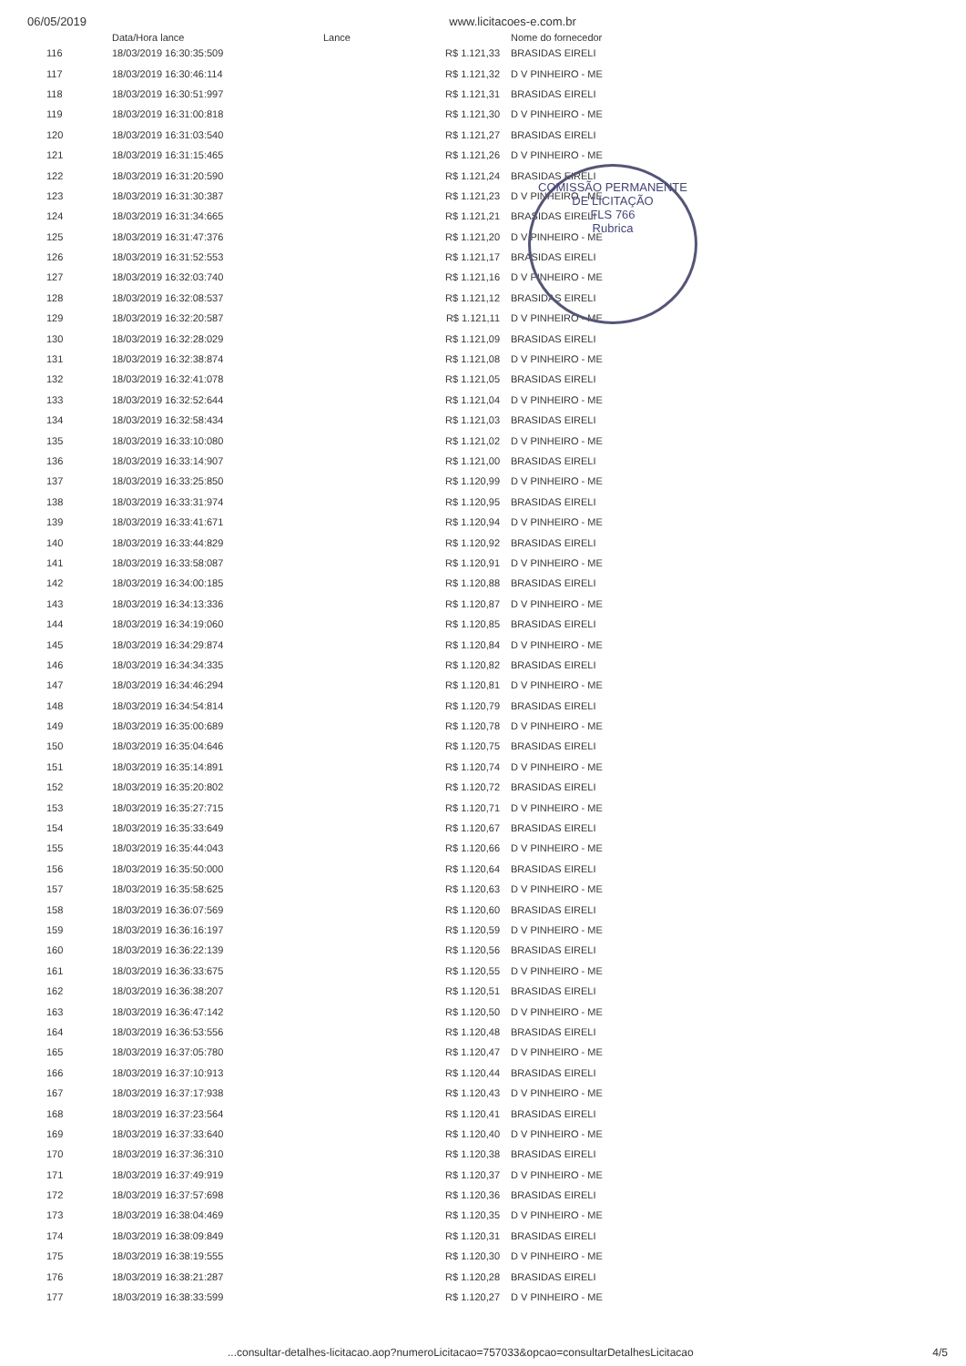06/05/2019 www.licitacoes-e.com.br
COMISSÃO PERMANENTE DE LICITAÇÃO
FLS 766
Rubrica
| | Data/Hora lance | Lance | Nome do fornecedor |
| --- | --- | --- | --- |
| 116 | 18/03/2019 16:30:35:509 | R$ 1.121,33 | BRASIDAS EIRELI |
| 117 | 18/03/2019 16:30:46:114 | R$ 1.121,32 | D V PINHEIRO - ME |
| 118 | 18/03/2019 16:30:51:997 | R$ 1.121,31 | BRASIDAS EIRELI |
| 119 | 18/03/2019 16:31:00:818 | R$ 1.121,30 | D V PINHEIRO - ME |
| 120 | 18/03/2019 16:31:03:540 | R$ 1.121,27 | BRASIDAS EIRELI |
| 121 | 18/03/2019 16:31:15:465 | R$ 1.121,26 | D V PINHEIRO - ME |
| 122 | 18/03/2019 16:31:20:590 | R$ 1.121,24 | BRASIDAS EIRELI |
| 123 | 18/03/2019 16:31:30:387 | R$ 1.121,23 | D V PINHEIRO - ME |
| 124 | 18/03/2019 16:31:34:665 | R$ 1.121,21 | BRASIDAS EIRELI |
| 125 | 18/03/2019 16:31:47:376 | R$ 1.121,20 | D V PINHEIRO - ME |
| 126 | 18/03/2019 16:31:52:553 | R$ 1.121,17 | BRASIDAS EIRELI |
| 127 | 18/03/2019 16:32:03:740 | R$ 1.121,16 | D V PINHEIRO - ME |
| 128 | 18/03/2019 16:32:08:537 | R$ 1.121,12 | BRASIDAS EIRELI |
| 129 | 18/03/2019 16:32:20:587 | R$ 1.121,11 | D V PINHEIRO - ME |
| 130 | 18/03/2019 16:32:28:029 | R$ 1.121,09 | BRASIDAS EIRELI |
| 131 | 18/03/2019 16:32:38:874 | R$ 1.121,08 | D V PINHEIRO - ME |
| 132 | 18/03/2019 16:32:41:078 | R$ 1.121,05 | BRASIDAS EIRELI |
| 133 | 18/03/2019 16:32:52:644 | R$ 1.121,04 | D V PINHEIRO - ME |
| 134 | 18/03/2019 16:32:58:434 | R$ 1.121,03 | BRASIDAS EIRELI |
| 135 | 18/03/2019 16:33:10:080 | R$ 1.121,02 | D V PINHEIRO - ME |
| 136 | 18/03/2019 16:33:14:907 | R$ 1.121,00 | BRASIDAS EIRELI |
| 137 | 18/03/2019 16:33:25:850 | R$ 1.120,99 | D V PINHEIRO - ME |
| 138 | 18/03/2019 16:33:31:974 | R$ 1.120,95 | BRASIDAS EIRELI |
| 139 | 18/03/2019 16:33:41:671 | R$ 1.120,94 | D V PINHEIRO - ME |
| 140 | 18/03/2019 16:33:44:829 | R$ 1.120,92 | BRASIDAS EIRELI |
| 141 | 18/03/2019 16:33:58:087 | R$ 1.120,91 | D V PINHEIRO - ME |
| 142 | 18/03/2019 16:34:00:185 | R$ 1.120,88 | BRASIDAS EIRELI |
| 143 | 18/03/2019 16:34:13:336 | R$ 1.120,87 | D V PINHEIRO - ME |
| 144 | 18/03/2019 16:34:19:060 | R$ 1.120,85 | BRASIDAS EIRELI |
| 145 | 18/03/2019 16:34:29:874 | R$ 1.120,84 | D V PINHEIRO - ME |
| 146 | 18/03/2019 16:34:34:335 | R$ 1.120,82 | BRASIDAS EIRELI |
| 147 | 18/03/2019 16:34:46:294 | R$ 1.120,81 | D V PINHEIRO - ME |
| 148 | 18/03/2019 16:34:54:814 | R$ 1.120,79 | BRASIDAS EIRELI |
| 149 | 18/03/2019 16:35:00:689 | R$ 1.120,78 | D V PINHEIRO - ME |
| 150 | 18/03/2019 16:35:04:646 | R$ 1.120,75 | BRASIDAS EIRELI |
| 151 | 18/03/2019 16:35:14:891 | R$ 1.120,74 | D V PINHEIRO - ME |
| 152 | 18/03/2019 16:35:20:802 | R$ 1.120,72 | BRASIDAS EIRELI |
| 153 | 18/03/2019 16:35:27:715 | R$ 1.120,71 | D V PINHEIRO - ME |
| 154 | 18/03/2019 16:35:33:649 | R$ 1.120,67 | BRASIDAS EIRELI |
| 155 | 18/03/2019 16:35:44:043 | R$ 1.120,66 | D V PINHEIRO - ME |
| 156 | 18/03/2019 16:35:50:000 | R$ 1.120,64 | BRASIDAS EIRELI |
| 157 | 18/03/2019 16:35:58:625 | R$ 1.120,63 | D V PINHEIRO - ME |
| 158 | 18/03/2019 16:36:07:569 | R$ 1.120,60 | BRASIDAS EIRELI |
| 159 | 18/03/2019 16:36:16:197 | R$ 1.120,59 | D V PINHEIRO - ME |
| 160 | 18/03/2019 16:36:22:139 | R$ 1.120,56 | BRASIDAS EIRELI |
| 161 | 18/03/2019 16:36:33:675 | R$ 1.120,55 | D V PINHEIRO - ME |
| 162 | 18/03/2019 16:36:38:207 | R$ 1.120,51 | BRASIDAS EIRELI |
| 163 | 18/03/2019 16:36:47:142 | R$ 1.120,50 | D V PINHEIRO - ME |
| 164 | 18/03/2019 16:36:53:556 | R$ 1.120,48 | BRASIDAS EIRELI |
| 165 | 18/03/2019 16:37:05:780 | R$ 1.120,47 | D V PINHEIRO - ME |
| 166 | 18/03/2019 16:37:10:913 | R$ 1.120,44 | BRASIDAS EIRELI |
| 167 | 18/03/2019 16:37:17:938 | R$ 1.120,43 | D V PINHEIRO - ME |
| 168 | 18/03/2019 16:37:23:564 | R$ 1.120,41 | BRASIDAS EIRELI |
| 169 | 18/03/2019 16:37:33:640 | R$ 1.120,40 | D V PINHEIRO - ME |
| 170 | 18/03/2019 16:37:36:310 | R$ 1.120,38 | BRASIDAS EIRELI |
| 171 | 18/03/2019 16:37:49:919 | R$ 1.120,37 | D V PINHEIRO - ME |
| 172 | 18/03/2019 16:37:57:698 | R$ 1.120,36 | BRASIDAS EIRELI |
| 173 | 18/03/2019 16:38:04:469 | R$ 1.120,35 | D V PINHEIRO - ME |
| 174 | 18/03/2019 16:38:09:849 | R$ 1.120,31 | BRASIDAS EIRELI |
| 175 | 18/03/2019 16:38:19:555 | R$ 1.120,30 | D V PINHEIRO - ME |
| 176 | 18/03/2019 16:38:21:287 | R$ 1.120,28 | BRASIDAS EIRELI |
| 177 | 18/03/2019 16:38:33:599 | R$ 1.120,27 | D V PINHEIRO - ME |
...consultar-detalhes-licitacao.aop?numeroLicitacao=757033&opcao=consultarDetalhesLicitacao 4/5